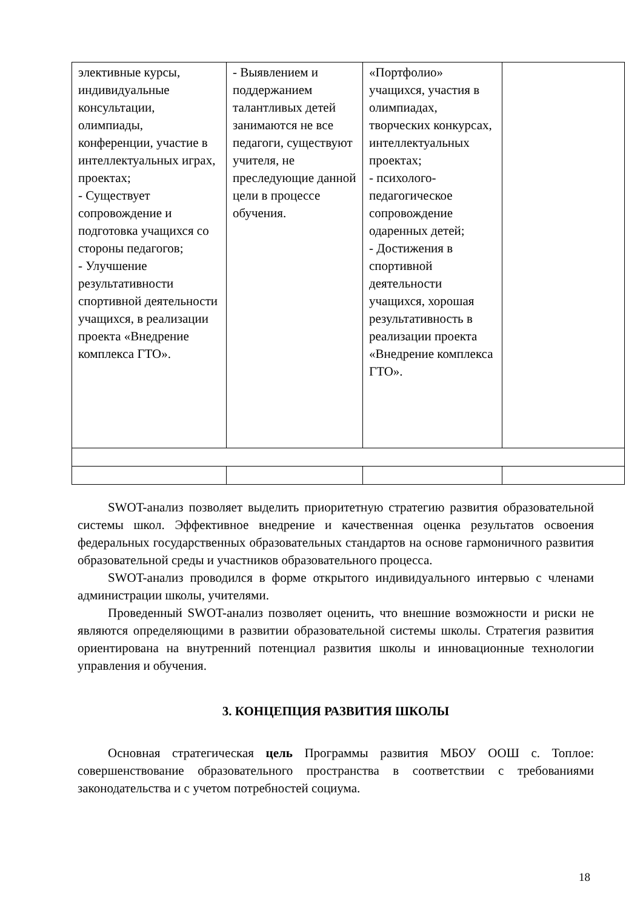| элективные курсы, индивидуальные консультации, олимпиады, конференции, участие в интеллектуальных играх, проектах; - Существует сопровождение и подготовка учащихся со стороны педагогов; - Улучшение результативности спортивной деятельности учащихся, в реализации проекта «Внедрение комплекса ГТО». | - Выявлением и поддержанием талантливых детей занимаются не все педагоги, существуют учителя, не преследующие данной цели в процессе обучения. | «Портфолио» учащихся, участия в олимпиадах, творческих конкурсах, интеллектуальных проектах; - психолого-педагогическое сопровождение одаренных детей; - Достижения в спортивной деятельности учащихся, хорошая результативность в реализации проекта «Внедрение комплекса ГТО». | |
SWOT-анализ позволяет выделить приоритетную стратегию развития образовательной системы школ. Эффективное внедрение и качественная оценка результатов освоения федеральных государственных образовательных стандартов на основе гармоничного развития образовательной среды и участников образовательного процесса.
SWOT-анализ проводился в форме открытого индивидуального интервью с членами администрации школы, учителями.
Проведенный SWOT-анализ позволяет оценить, что внешние возможности и риски не являются определяющими в развитии образовательной системы школы. Стратегия развития ориентирована на внутренний потенциал развития школы и инновационные технологии управления и обучения.
3. КОНЦЕПЦИЯ РАЗВИТИЯ ШКОЛЫ
Основная стратегическая цель Программы развития МБОУ ООШ с. Топлое: совершенствование образовательного пространства в соответствии с требованиями законодательства и с учетом потребностей социума.
18